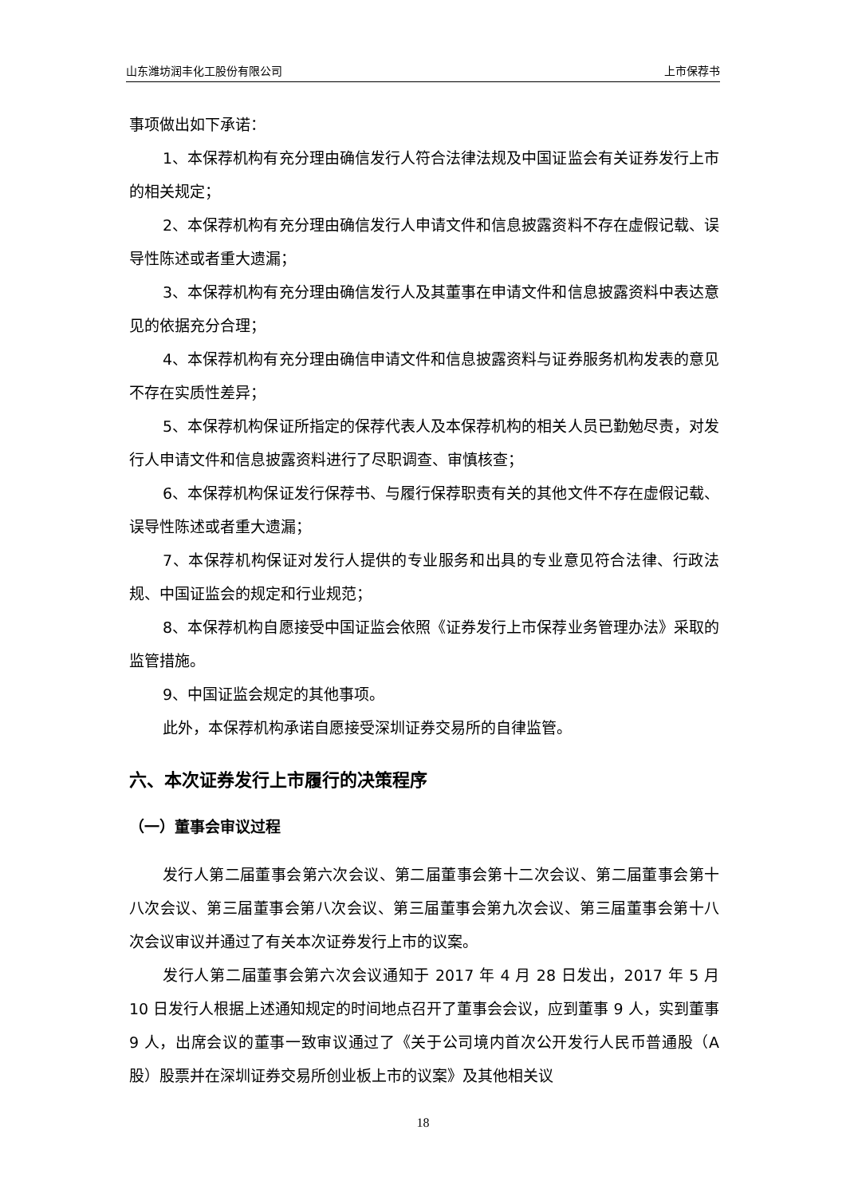山东潍坊润丰化工股份有限公司 上市保荐书
事项做出如下承诺：
1、本保荐机构有充分理由确信发行人符合法律法规及中国证监会有关证券发行上市的相关规定；
2、本保荐机构有充分理由确信发行人申请文件和信息披露资料不存在虚假记载、误导性陈述或者重大遗漏；
3、本保荐机构有充分理由确信发行人及其董事在申请文件和信息披露资料中表达意见的依据充分合理；
4、本保荐机构有充分理由确信申请文件和信息披露资料与证券服务机构发表的意见不存在实质性差异；
5、本保荐机构保证所指定的保荐代表人及本保荐机构的相关人员已勤勉尽责，对发行人申请文件和信息披露资料进行了尽职调查、审慎核查；
6、本保荐机构保证发行保荐书、与履行保荐职责有关的其他文件不存在虚假记载、误导性陈述或者重大遗漏；
7、本保荐机构保证对发行人提供的专业服务和出具的专业意见符合法律、行政法规、中国证监会的规定和行业规范；
8、本保荐机构自愿接受中国证监会依照《证券发行上市保荐业务管理办法》采取的监管措施。
9、中国证监会规定的其他事项。
此外，本保荐机构承诺自愿接受深圳证券交易所的自律监管。
六、本次证券发行上市履行的决策程序
（一）董事会审议过程
发行人第二届董事会第六次会议、第二届董事会第十二次会议、第二届董事会第十八次会议、第三届董事会第八次会议、第三届董事会第九次会议、第三届董事会第十八次会议审议并通过了有关本次证券发行上市的议案。
发行人第二届董事会第六次会议通知于 2017 年 4 月 28 日发出，2017 年 5 月 10 日发行人根据上述通知规定的时间地点召开了董事会会议，应到董事 9 人，实到董事 9 人，出席会议的董事一致审议通过了《关于公司境内首次公开发行人民币普通股（A 股）股票并在深圳证券交易所创业板上市的议案》及其他相关议
18